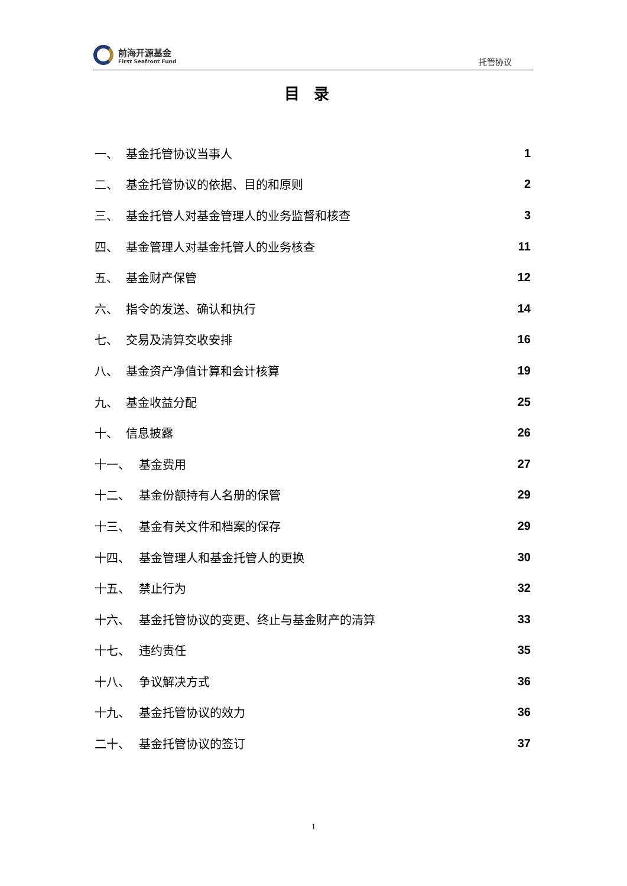前海开源基金
First Seafront Fund
托管协议
目录
一、 基金托管协议当事人 1
二、 基金托管协议的依据、目的和原则 2
三、 基金托管人对基金管理人的业务监督和核查 3
四、 基金管理人对基金托管人的业务核查 11
五、 基金财产保管 12
六、 指令的发送、确认和执行 14
七、 交易及清算交收安排 16
八、 基金资产净值计算和会计核算 19
九、 基金收益分配 25
十、 信息披露 26
十一、 基金费用 27
十二、 基金份额持有人名册的保管 29
十三、 基金有关文件和档案的保存 29
十四、 基金管理人和基金托管人的更换 30
十五、 禁止行为 32
十六、 基金托管协议的变更、终止与基金财产的清算 33
十七、 违约责任 35
十八、 争议解决方式 36
十九、 基金托管协议的效力 36
二十、 基金托管协议的签订 37
1